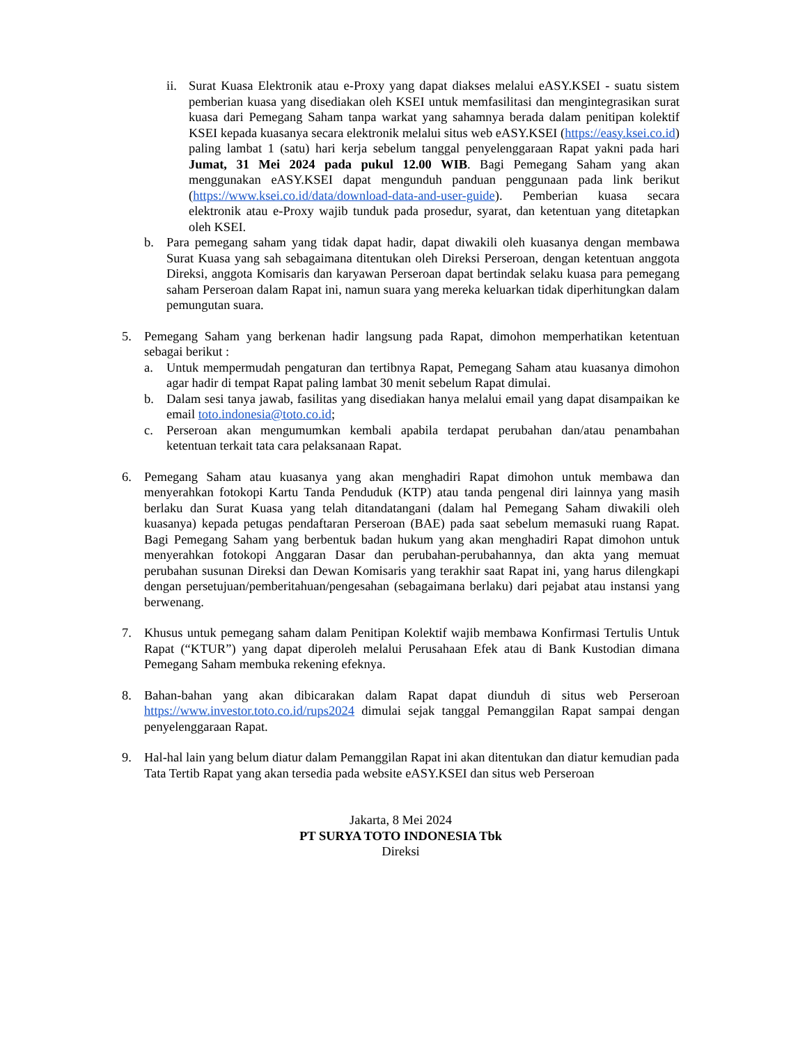ii. Surat Kuasa Elektronik atau e-Proxy yang dapat diakses melalui eASY.KSEI - suatu sistem pemberian kuasa yang disediakan oleh KSEI untuk memfasilitasi dan mengintegrasikan surat kuasa dari Pemegang Saham tanpa warkat yang sahamnya berada dalam penitipan kolektif KSEI kepada kuasanya secara elektronik melalui situs web eASY.KSEI (https://easy.ksei.co.id) paling lambat 1 (satu) hari kerja sebelum tanggal penyelenggaraan Rapat yakni pada hari Jumat, 31 Mei 2024 pada pukul 12.00 WIB. Bagi Pemegang Saham yang akan menggunakan eASY.KSEI dapat mengunduh panduan penggunaan pada link berikut (https://www.ksei.co.id/data/download-data-and-user-guide). Pemberian kuasa secara elektronik atau e-Proxy wajib tunduk pada prosedur, syarat, dan ketentuan yang ditetapkan oleh KSEI.
b. Para pemegang saham yang tidak dapat hadir, dapat diwakili oleh kuasanya dengan membawa Surat Kuasa yang sah sebagaimana ditentukan oleh Direksi Perseroan, dengan ketentuan anggota Direksi, anggota Komisaris dan karyawan Perseroan dapat bertindak selaku kuasa para pemegang saham Perseroan dalam Rapat ini, namun suara yang mereka keluarkan tidak diperhitungkan dalam pemungutan suara.
5. Pemegang Saham yang berkenan hadir langsung pada Rapat, dimohon memperhatikan ketentuan sebagai berikut :
a. Untuk mempermudah pengaturan dan tertibnya Rapat, Pemegang Saham atau kuasanya dimohon agar hadir di tempat Rapat paling lambat 30 menit sebelum Rapat dimulai.
b. Dalam sesi tanya jawab, fasilitas yang disediakan hanya melalui email yang dapat disampaikan ke email toto.indonesia@toto.co.id;
c. Perseroan akan mengumumkan kembali apabila terdapat perubahan dan/atau penambahan ketentuan terkait tata cara pelaksanaan Rapat.
6. Pemegang Saham atau kuasanya yang akan menghadiri Rapat dimohon untuk membawa dan menyerahkan fotokopi Kartu Tanda Penduduk (KTP) atau tanda pengenal diri lainnya yang masih berlaku dan Surat Kuasa yang telah ditandatangani (dalam hal Pemegang Saham diwakili oleh kuasanya) kepada petugas pendaftaran Perseroan (BAE) pada saat sebelum memasuki ruang Rapat. Bagi Pemegang Saham yang berbentuk badan hukum yang akan menghadiri Rapat dimohon untuk menyerahkan fotokopi Anggaran Dasar dan perubahan-perubahannya, dan akta yang memuat perubahan susunan Direksi dan Dewan Komisaris yang terakhir saat Rapat ini, yang harus dilengkapi dengan persetujuan/pemberitahuan/pengesahan (sebagaimana berlaku) dari pejabat atau instansi yang berwenang.
7. Khusus untuk pemegang saham dalam Penitipan Kolektif wajib membawa Konfirmasi Tertulis Untuk Rapat (“KTUR”) yang dapat diperoleh melalui Perusahaan Efek atau di Bank Kustodian dimana Pemegang Saham membuka rekening efeknya.
8. Bahan-bahan yang akan dibicarakan dalam Rapat dapat diunduh di situs web Perseroan https://www.investor.toto.co.id/rups2024 dimulai sejak tanggal Pemanggilan Rapat sampai dengan penyelenggaraan Rapat.
9. Hal-hal lain yang belum diatur dalam Pemanggilan Rapat ini akan ditentukan dan diatur kemudian pada Tata Tertib Rapat yang akan tersedia pada website eASY.KSEI dan situs web Perseroan
Jakarta, 8 Mei 2024
PT SURYA TOTO INDONESIA Tbk
Direksi